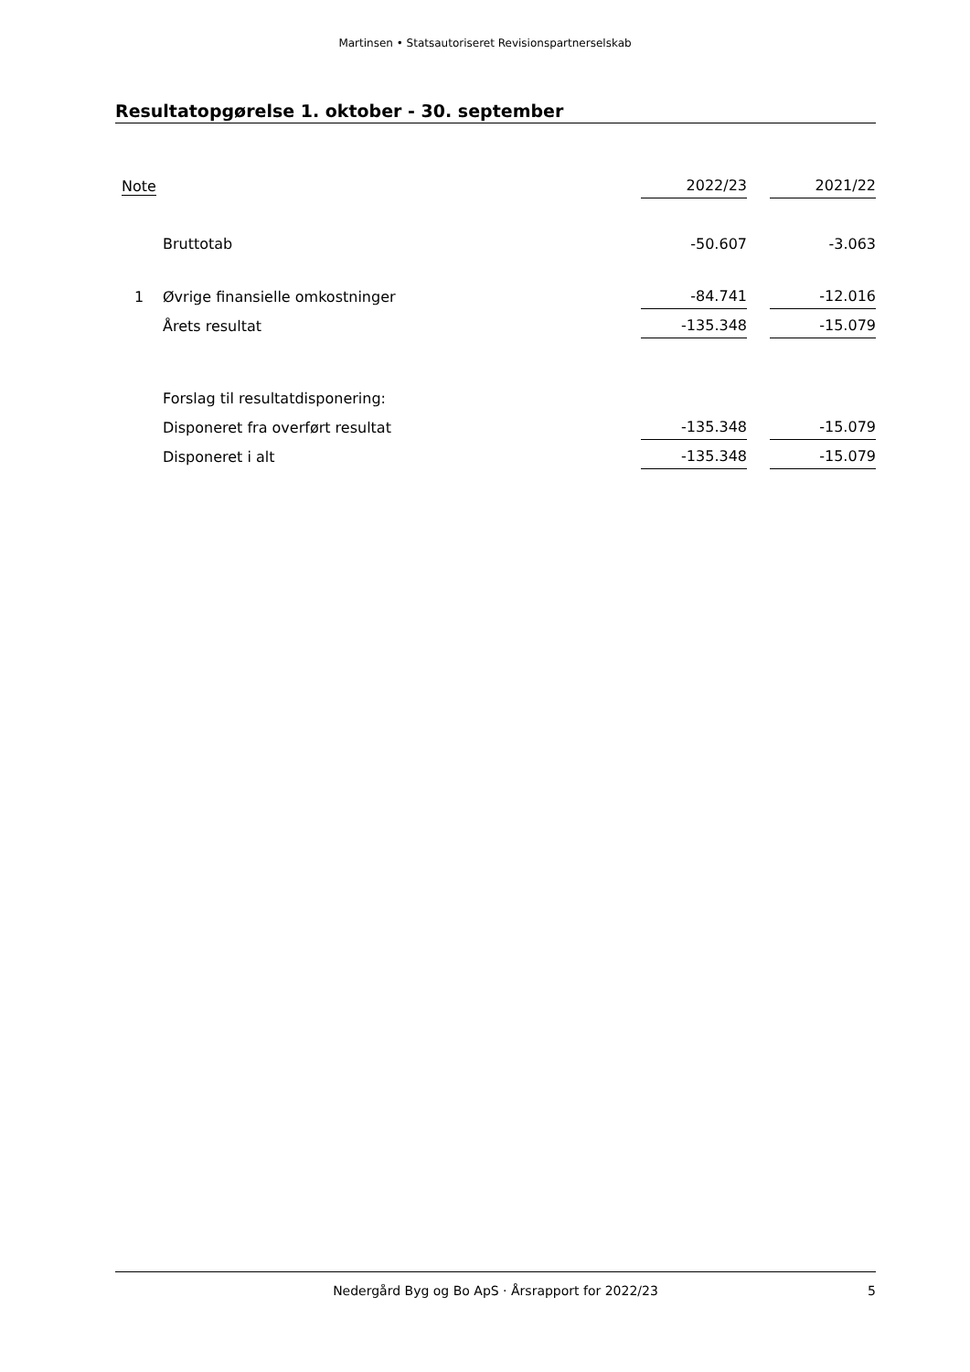Martinsen • Statsautoriseret Revisionspartnerselskab
Resultatopgørelse 1. oktober - 30. september
| Note | | 2022/23 | | 2021/22 |
| --- | --- | --- | --- | --- |
| | Bruttotab | -50.607 | | -3.063 |
| 1 | Øvrige finansielle omkostninger | -84.741 | | -12.016 |
| | Årets resultat | -135.348 | | -15.079 |
| | Forslag til resultatdisponering: | | | |
| | Disponeret fra overført resultat | -135.348 | | -15.079 |
| | Disponeret i alt | -135.348 | | -15.079 |
Nedergård Byg og Bo ApS · Årsrapport for 2022/23 5